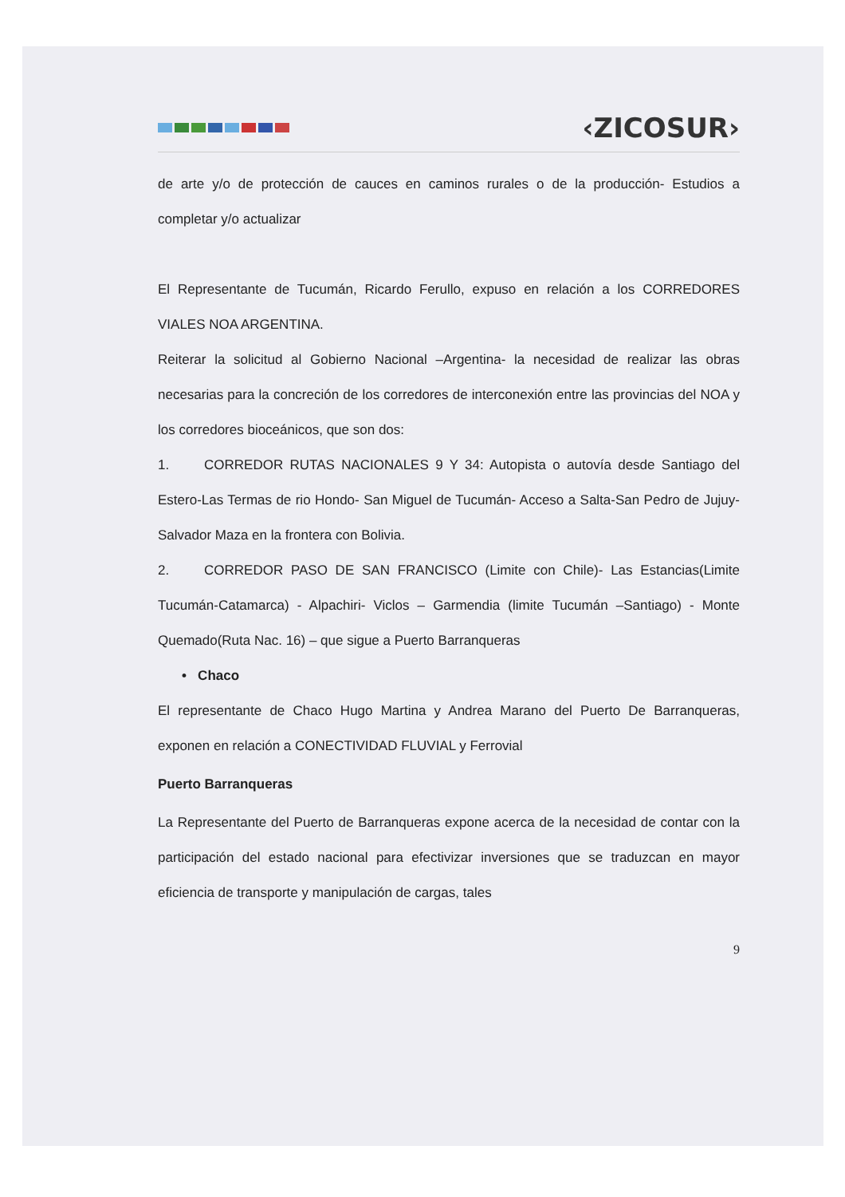‹ZICOSUR›
de arte y/o de protección de cauces en caminos rurales o de la producción- Estudios a completar y/o actualizar
El Representante de Tucumán, Ricardo Ferullo, expuso en relación a los CORREDORES VIALES NOA ARGENTINA.
Reiterar la solicitud al Gobierno Nacional –Argentina- la necesidad de realizar las obras necesarias para la concreción de los corredores de interconexión entre las provincias del NOA y los corredores bioceánicos, que son dos:
1. CORREDOR RUTAS NACIONALES 9 Y 34: Autopista o autovía desde Santiago del Estero-Las Termas de rio Hondo- San Miguel de Tucumán- Acceso a Salta-San Pedro de Jujuy- Salvador Maza en la frontera con Bolivia.
2. CORREDOR PASO DE SAN FRANCISCO (Limite con Chile)- Las Estancias(Limite Tucumán-Catamarca) - Alpachiri- Viclos – Garmendia (limite Tucumán –Santiago) - Monte Quemado(Ruta Nac. 16) – que sigue a Puerto Barranqueras
• Chaco
El representante de Chaco Hugo Martina y Andrea Marano del Puerto De Barranqueras, exponen en relación a CONECTIVIDAD FLUVIAL y Ferrovial
Puerto Barranqueras
La Representante del Puerto de Barranqueras expone acerca de la necesidad de contar con la participación del estado nacional para efectivizar inversiones que se traduzcan en mayor eficiencia de transporte y manipulación de cargas, tales
9